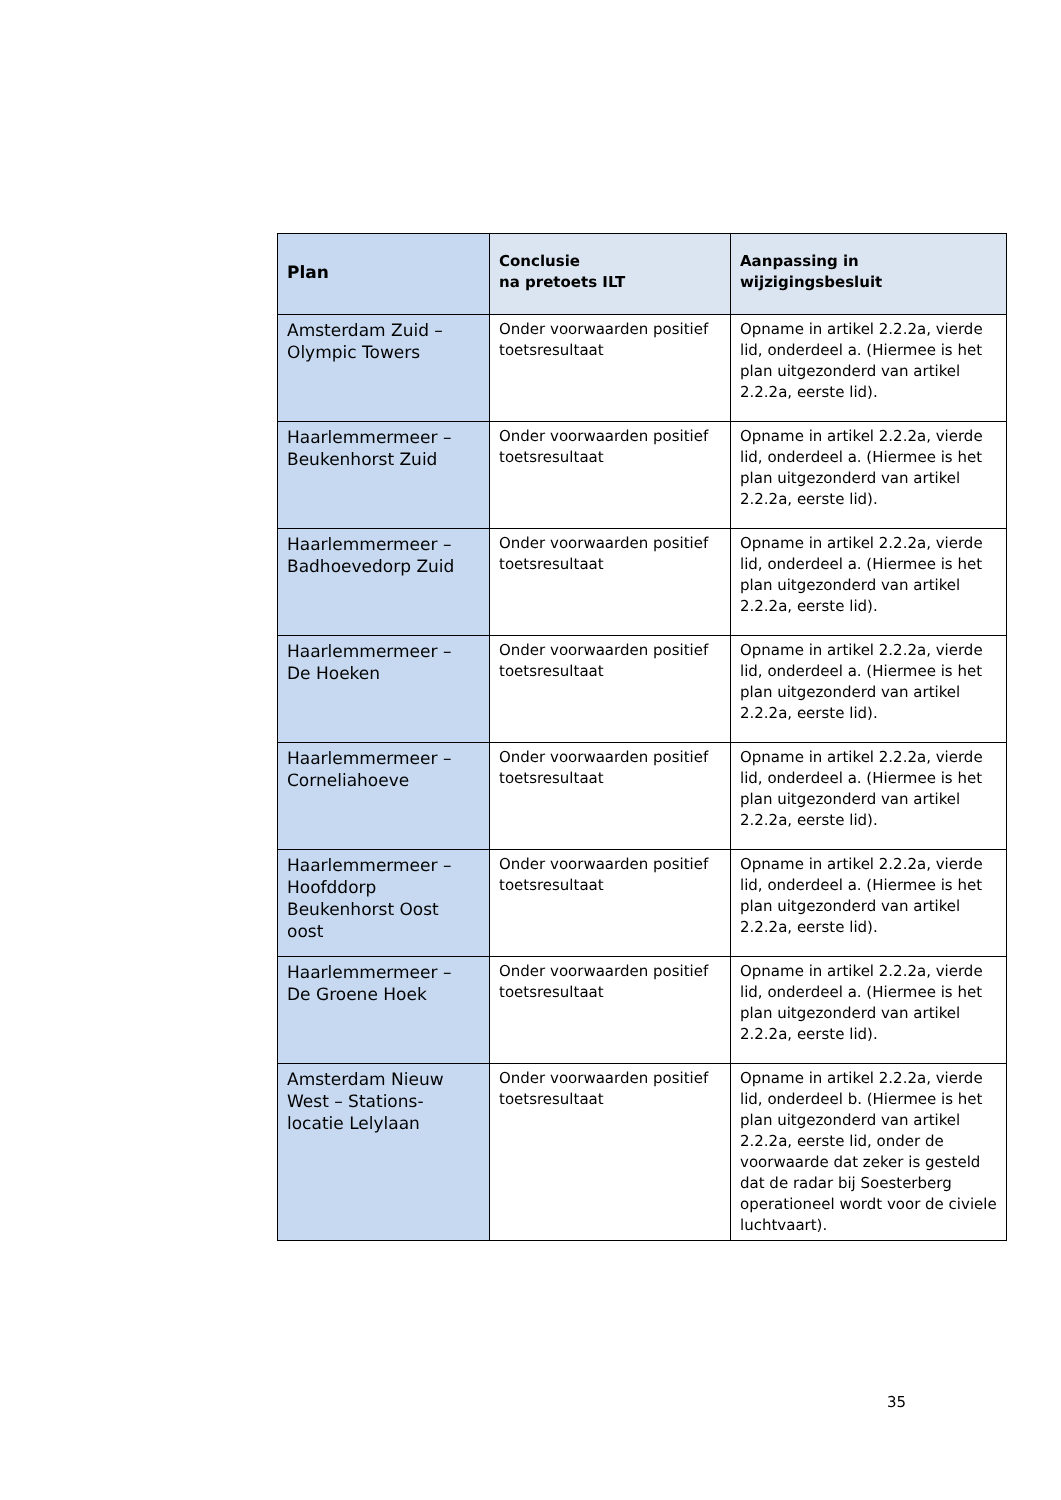| Plan | Conclusie na pretoets ILT | Aanpassing in wijzigingsbesluit |
| --- | --- | --- |
| Amsterdam Zuid – Olympic Towers | Onder voorwaarden positief toetsresultaat | Opname in artikel 2.2.2a, vierde lid, onderdeel a. (Hiermee is het plan uitgezonderd van artikel 2.2.2a, eerste lid). |
| Haarlemmermeer – Beukenhorst Zuid | Onder voorwaarden positief toetsresultaat | Opname in artikel 2.2.2a, vierde lid, onderdeel a. (Hiermee is het plan uitgezonderd van artikel 2.2.2a, eerste lid). |
| Haarlemmermeer – Badhoevedorp Zuid | Onder voorwaarden positief toetsresultaat | Opname in artikel 2.2.2a, vierde lid, onderdeel a. (Hiermee is het plan uitgezonderd van artikel 2.2.2a, eerste lid). |
| Haarlemmermeer – De Hoeken | Onder voorwaarden positief toetsresultaat | Opname in artikel 2.2.2a, vierde lid, onderdeel a. (Hiermee is het plan uitgezonderd van artikel 2.2.2a, eerste lid). |
| Haarlemmermeer – Corneliahoeve | Onder voorwaarden positief toetsresultaat | Opname in artikel 2.2.2a, vierde lid, onderdeel a. (Hiermee is het plan uitgezonderd van artikel 2.2.2a, eerste lid). |
| Haarlemmermeer – Hoofddorp Beukenhorst Oost oost | Onder voorwaarden positief toetsresultaat | Opname in artikel 2.2.2a, vierde lid, onderdeel a. (Hiermee is het plan uitgezonderd van artikel 2.2.2a, eerste lid). |
| Haarlemmermeer – De Groene Hoek | Onder voorwaarden positief toetsresultaat | Opname in artikel 2.2.2a, vierde lid, onderdeel a. (Hiermee is het plan uitgezonderd van artikel 2.2.2a, eerste lid). |
| Amsterdam Nieuw West – Stations-locatie Lelylaan | Onder voorwaarden positief toetsresultaat | Opname in artikel 2.2.2a, vierde lid, onderdeel b. (Hiermee is het plan uitgezonderd van artikel 2.2.2a, eerste lid, onder de voorwaarde dat zeker is gesteld dat de radar bij Soesterberg operationeel wordt voor de civiele luchtvaart). |
35